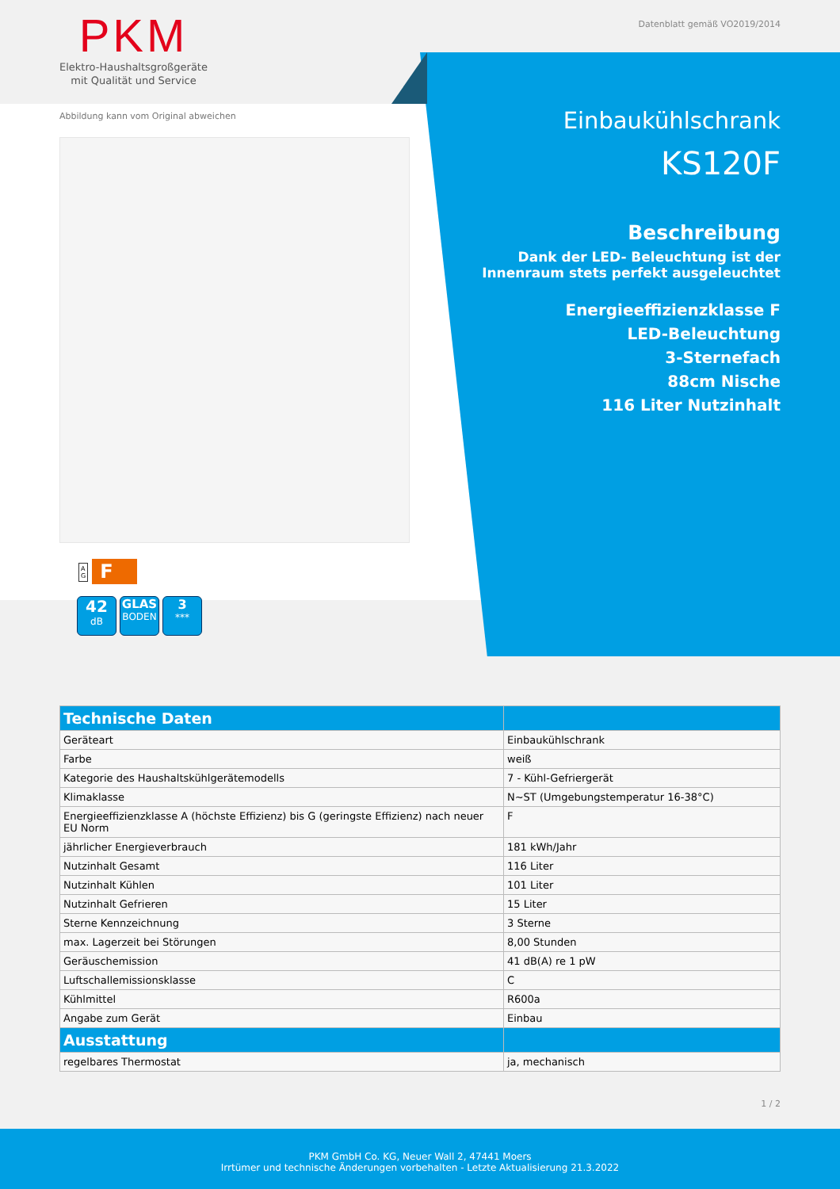PKM
Elektro-Haushaltsgroßgeräte
mit Qualität und Service
Datenblatt gemäß VO2019/2014
Abbildung kann vom Original abweichen
A
G F
42
dB GLAS
BODEN 3
***
Einbaukühlschrank
KS120F
Beschreibung
Dank der LED- Beleuchtung ist der
Innenraum stets perfekt ausgeleuchtet
Energieeffizienzklasse F
LED-Beleuchtung
3-Sternefach
88cm Nische
116 Liter Nutzinhalt
| Technische Daten | |
| --- | --- |
| Geräteart | Einbaukühlschrank |
| Farbe | weiß |
| Kategorie des Haushaltskühlgerätemodells | 7 - Kühl-Gefriergerät |
| Klimaklasse | N~ST (Umgebungstemperatur 16-38°C) |
| Energieeffizienzklasse A (höchste Effizienz) bis G (geringste Effizienz) nach neuer EU Norm | F |
| jährlicher Energieverbrauch | 181 kWh/Jahr |
| Nutzinhalt Gesamt | 116 Liter |
| Nutzinhalt Kühlen | 101 Liter |
| Nutzinhalt Gefrieren | 15 Liter |
| Sterne Kennzeichnung | 3 Sterne |
| max. Lagerzeit bei Störungen | 8,00 Stunden |
| Geräuschemission | 41 dB(A) re 1 pW |
| Luftschallemissionsklasse | C |
| Kühlmittel | R600a |
| Angabe zum Gerät | Einbau |
| Ausstattung | |
| regelbares Thermostat | ja, mechanisch |
1 / 2
PKM GmbH Co. KG, Neuer Wall 2, 47441 Moers
Irrtümer und technische Änderungen vorbehalten - Letzte Aktualisierung 21.3.2022